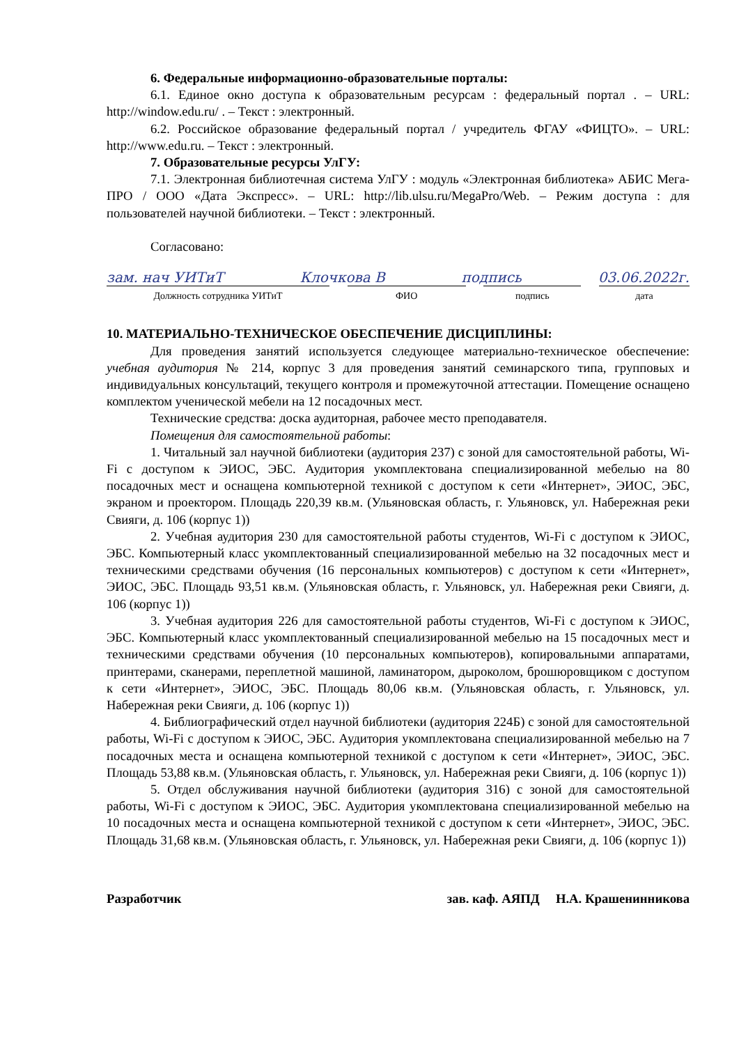6. Федеральные информационно-образовательные порталы:
6.1. Единое окно доступа к образовательным ресурсам : федеральный портал . – URL: http://window.edu.ru/ . – Текст : электронный.
6.2. Российское образование федеральный портал / учредитель ФГАУ «ФИЦТО». – URL: http://www.edu.ru. – Текст : электронный.
7. Образовательные ресурсы УлГУ:
7.1. Электронная библиотечная система УлГУ : модуль «Электронная библиотека» АБИС Мега-ПРО / ООО «Дата Экспресс». – URL: http://lib.ulsu.ru/MegaPro/Web. – Режим доступа : для пользователей научной библиотеки. – Текст : электронный.
Согласовано:
зам. нач УИТиТ Клочкова В подпись 03.06.2022г.
Должность сотрудника УИТиТ ФИО подпись дата
10. МАТЕРИАЛЬНО-ТЕХНИЧЕСКОЕ ОБЕСПЕЧЕНИЕ ДИСЦИПЛИНЫ:
Для проведения занятий используется следующее материально-техническое обеспечение: учебная аудитория № 214, корпус 3 для проведения занятий семинарского типа, групповых и индивидуальных консультаций, текущего контроля и промежуточной аттестации. Помещение оснащено комплектом ученической мебели на 12 посадочных мест.
Технические средства: доска аудиторная, рабочее место преподавателя.
Помещения для самостоятельной работы:
1. Читальный зал научной библиотеки (аудитория 237) с зоной для самостоятельной работы, Wi-Fi с доступом к ЭИОС, ЭБС. Аудитория укомплектована специализированной мебелью на 80 посадочных мест и оснащена компьютерной техникой с доступом к сети «Интернет», ЭИОС, ЭБС, экраном и проектором. Площадь 220,39 кв.м. (Ульяновская область, г. Ульяновск, ул. Набережная реки Свияги, д. 106 (корпус 1))
2. Учебная аудитория 230 для самостоятельной работы студентов, Wi-Fi с доступом к ЭИОС, ЭБС. Компьютерный класс укомплектованный специализированной мебелью на 32 посадочных мест и техническими средствами обучения (16 персональных компьютеров) с доступом к сети «Интернет», ЭИОС, ЭБС. Площадь 93,51 кв.м. (Ульяновская область, г. Ульяновск, ул. Набережная реки Свияги, д. 106 (корпус 1))
3. Учебная аудитория 226 для самостоятельной работы студентов, Wi-Fi с доступом к ЭИОС, ЭБС. Компьютерный класс укомплектованный специализированной мебелью на 15 посадочных мест и техническими средствами обучения (10 персональных компьютеров), копировальными аппаратами, принтерами, сканерами, переплетной машиной, ламинатором, дыроколом, брошюровщиком с доступом к сети «Интернет», ЭИОС, ЭБС. Площадь 80,06 кв.м. (Ульяновская область, г. Ульяновск, ул. Набережная реки Свияги, д. 106 (корпус 1))
4. Библиографический отдел научной библиотеки (аудитория 224Б) с зоной для самостоятельной работы, Wi-Fi с доступом к ЭИОС, ЭБС. Аудитория укомплектована специализированной мебелью на 7 посадочных места и оснащена компьютерной техникой с доступом к сети «Интернет», ЭИОС, ЭБС. Площадь 53,88 кв.м. (Ульяновская область, г. Ульяновск, ул. Набережная реки Свияги, д. 106 (корпус 1))
5. Отдел обслуживания научной библиотеки (аудитория 316) с зоной для самостоятельной работы, Wi-Fi с доступом к ЭИОС, ЭБС. Аудитория укомплектована специализированной мебелью на 10 посадочных места и оснащена компьютерной техникой с доступом к сети «Интернет», ЭИОС, ЭБС. Площадь 31,68 кв.м. (Ульяновская область, г. Ульяновск, ул. Набережная реки Свияги, д. 106 (корпус 1))
Разработчик зав. каф. АЯПД Н.А. Крашенинникова